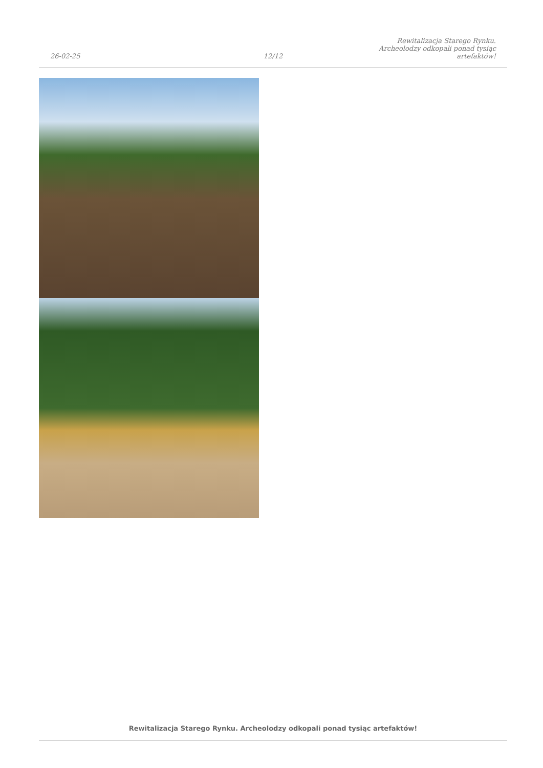26-02-25
12/12
Rewitalizacja Starego Rynku.
Archeolodzy odkopali ponad tysiąc
artefaktów!
Rewitalizacja Starego Rynku. Archeolodzy odkopali ponad tysiąc artefaktów!